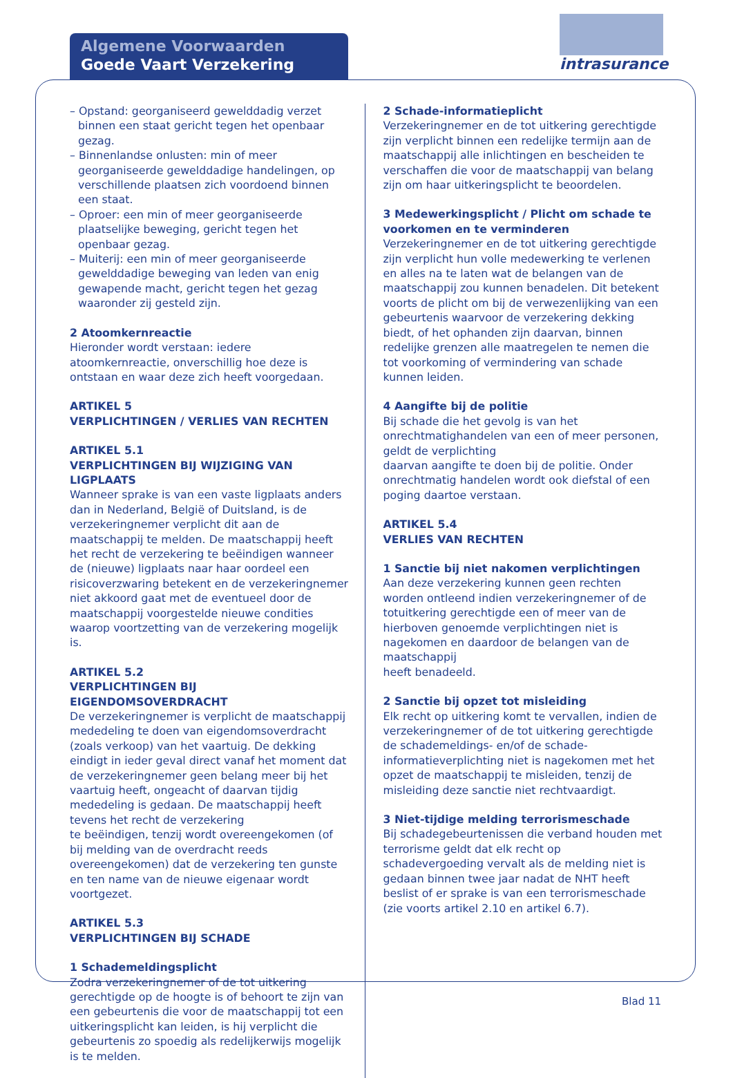Algemene Voorwaarden
Goede Vaart Verzekering
intrasurance
– Opstand: georganiseerd gewelddadig verzet binnen een staat gericht tegen het openbaar gezag.
– Binnenlandse onlusten: min of meer georganiseerde gewelddadige handelingen, op verschillende plaatsen zich voordoend binnen een staat.
– Oproer: een min of meer georganiseerde plaatselijke beweging, gericht tegen het openbaar gezag.
– Muiterij: een min of meer georganiseerde gewelddadige beweging van leden van enig gewapende macht, gericht tegen het gezag waaronder zij gesteld zijn.
2 Atoomkernreactie
Hieronder wordt verstaan: iedere atoomkernreactie, onverschillig hoe deze is ontstaan en waar deze zich heeft voorgedaan.
ARTIKEL 5
VERPLICHTINGEN / VERLIES VAN RECHTEN
ARTIKEL 5.1
VERPLICHTINGEN BIJ WIJZIGING VAN LIGPLAATS
Wanneer sprake is van een vaste ligplaats anders dan in Nederland, België of Duitsland, is de verzekeringnemer verplicht dit aan de maatschappij te melden. De maatschappij heeft het recht de verzekering te beëindigen wanneer de (nieuwe) ligplaats naar haar oordeel een risicoverzwaring betekent en de verzekeringnemer niet akkoord gaat met de eventueel door de maatschappij voorgestelde nieuwe condities waarop voortzetting van de verzekering mogelijk is.
ARTIKEL 5.2
VERPLICHTINGEN BIJ EIGENDOMSOVERDRACHT
De verzekeringnemer is verplicht de maatschappij mededeling te doen van eigendomsoverdracht (zoals verkoop) van het vaartuig. De dekking eindigt in ieder geval direct vanaf het moment dat de verzekeringnemer geen belang meer bij het vaartuig heeft, ongeacht of daarvan tijdig mededeling is gedaan. De maatschappij heeft tevens het recht de verzekering
te beëindigen, tenzij wordt overeengekomen (of bij melding van de overdracht reeds overeengekomen) dat de verzekering ten gunste en ten name van de nieuwe eigenaar wordt voortgezet.
ARTIKEL 5.3
VERPLICHTINGEN BIJ SCHADE
1 Schademeldingsplicht
Zodra verzekeringnemer of de tot uitkering gerechtigde op de hoogte is of behoort te zijn van een gebeurtenis die voor de maatschappij tot een uitkeringsplicht kan leiden, is hij verplicht die gebeurtenis zo spoedig als redelijkerwijs mogelijk is te melden.
2 Schade-informatieplicht
Verzekeringnemer en de tot uitkering gerechtigde zijn verplicht binnen een redelijke termijn aan de maatschappij alle inlichtingen en bescheiden te verschaffen die voor de maatschappij van belang zijn om haar uitkeringsplicht te beoordelen.
3 Medewerkingsplicht / Plicht om schade te voorkomen en te verminderen
Verzekeringnemer en de tot uitkering gerechtigde zijn verplicht hun volle medewerking te verlenen en alles na te laten wat de belangen van de maatschappij zou kunnen benadelen. Dit betekent voorts de plicht om bij de verwezenlijking van een gebeurtenis waarvoor de verzekering dekking biedt, of het ophanden zijn daarvan, binnen redelijke grenzen alle maatregelen te nemen die tot voorkoming of vermindering van schade kunnen leiden.
4 Aangifte bij de politie
Bij schade die het gevolg is van het onrechtmatighandelen van een of meer personen, geldt de verplichting
daarvan aangifte te doen bij de politie. Onder onrechtmatig handelen wordt ook diefstal of een poging daartoe verstaan.
ARTIKEL 5.4
VERLIES VAN RECHTEN
1 Sanctie bij niet nakomen verplichtingen
Aan deze verzekering kunnen geen rechten worden ontleend indien verzekeringnemer of de totuitkering gerechtigde een of meer van de hierboven genoemde verplichtingen niet is nagekomen en daardoor de belangen van de maatschappij
heeft benadeeld.
2 Sanctie bij opzet tot misleiding
Elk recht op uitkering komt te vervallen, indien de verzekeringnemer of de tot uitkering gerechtigde de schademeldings- en/of de schade-informatieverplichting niet is nagekomen met het opzet de maatschappij te misleiden, tenzij de misleiding deze sanctie niet rechtvaardigt.
3 Niet-tijdige melding terrorismeschade
Bij schadegebeurtenissen die verband houden met terrorisme geldt dat elk recht op schadevergoeding vervalt als de melding niet is gedaan binnen twee jaar nadat de NHT heeft beslist of er sprake is van een terrorismeschade (zie voorts artikel 2.10 en artikel 6.7).
Blad 11